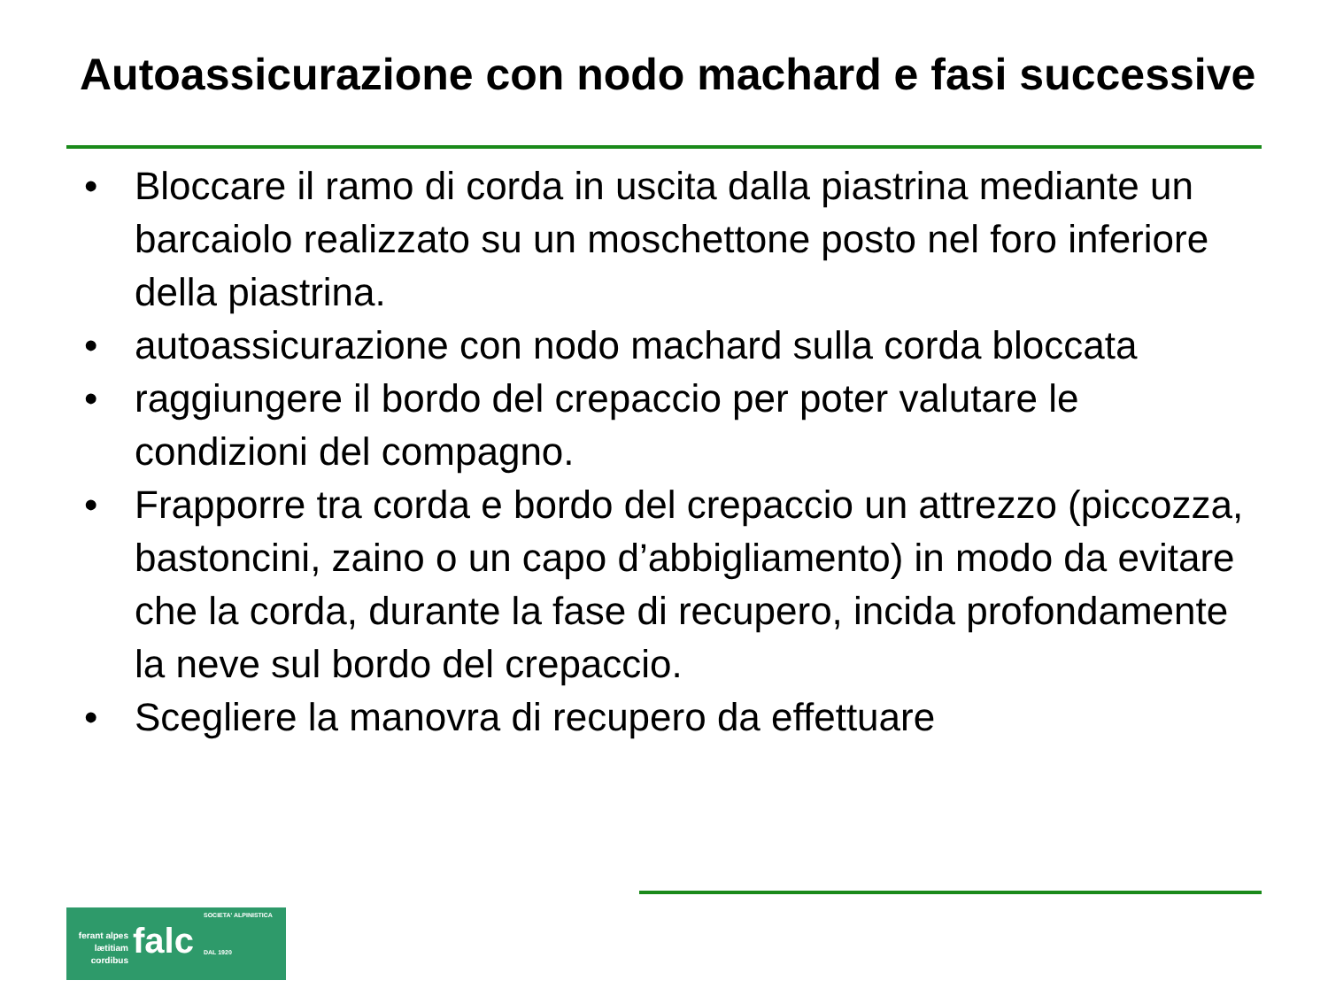Autoassicurazione con nodo machard e fasi successive
• Bloccare il ramo di corda in uscita dalla piastrina mediante un barcaiolo realizzato su un moschettone posto nel foro inferiore della piastrina.
• autoassicurazione con nodo machard sulla corda bloccata
• raggiungere il bordo del crepaccio per poter valutare le condizioni del compagno.
• Frapporre tra corda e bordo del crepaccio un attrezzo (piccozza, bastoncini, zaino o un capo d’abbigliamento) in modo da evitare che la corda, durante la fase di recupero, incida profondamente la neve sul bordo del crepaccio.
• Scegliere la manovra di recupero da effettuare
ferant alpes lætitiam cordibus
falc
SOCIETA' ALPINISTICA
DAL 1920